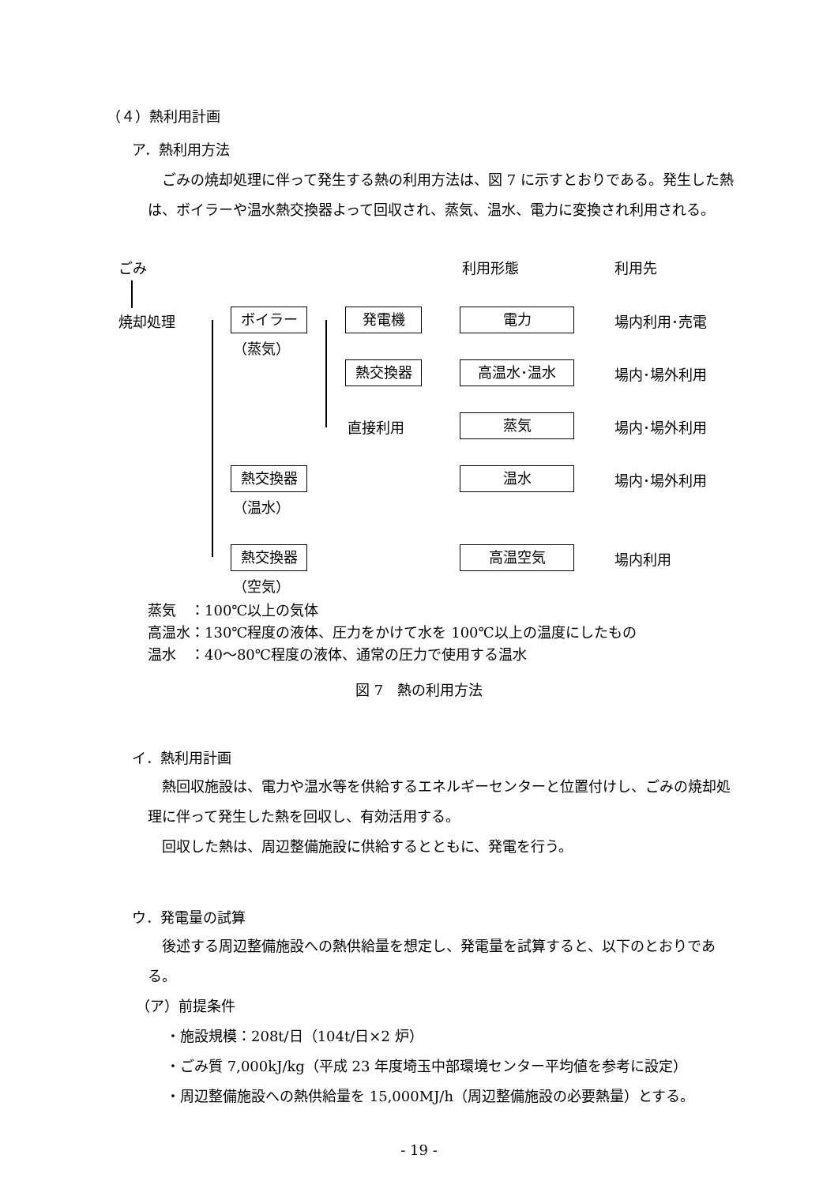（４）熱利用計画
ア．熱利用方法
　ごみの焼却処理に伴って発生する熱の利用方法は、図 7 に示すとおりである。発生した熱は、ボイラーや温水熱交換器よって回収され、蒸気、温水、電力に変換され利用される。
ごみ 利用形態 利用先
焼却処理 ボイラー
（蒸気）
発電機 電力 場内利用･売電
熱交換器 高温水･温水 場内･場外利用
直接利用 蒸気 場内･場外利用
熱交換器 温水 場内･場外利用
（温水）
熱交換器 高温空気 場内利用
（空気）
蒸気　：100℃以上の気体
高温水：130℃程度の液体、圧力をかけて水を 100℃以上の温度にしたもの
温水　：40～80℃程度の液体、通常の圧力で使用する温水
図 7　熱の利用方法
イ．熱利用計画
　熱回収施設は、電力や温水等を供給するエネルギーセンターと位置付けし、ごみの焼却処理に伴って発生した熱を回収し、有効活用する。
　回収した熱は、周辺整備施設に供給するとともに、発電を行う。
ウ．発電量の試算
　後述する周辺整備施設への熱供給量を想定し、発電量を試算すると、以下のとおりである。
（ア）前提条件
・施設規模：208t/日（104t/日×2 炉）
・ごみ質 7,000kJ/kg（平成 23 年度埼玉中部環境センター平均値を参考に設定）
・周辺整備施設への熱供給量を 15,000MJ/h（周辺整備施設の必要熱量）とする。
- 19 -